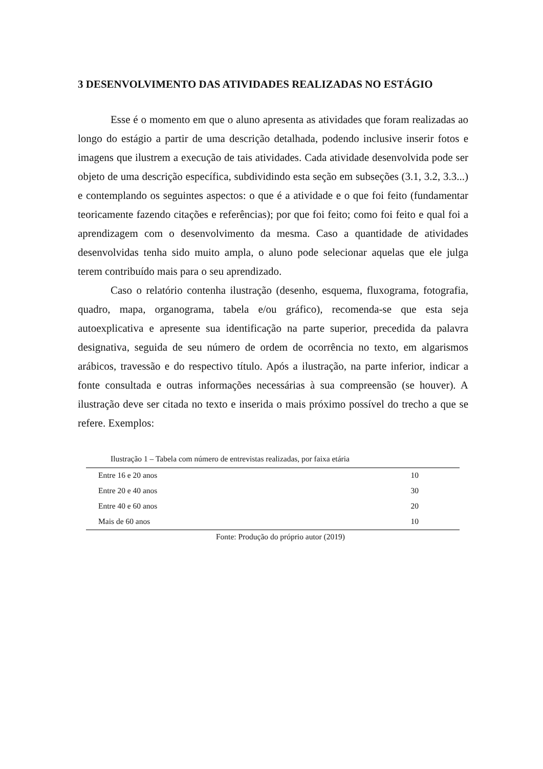3 DESENVOLVIMENTO DAS ATIVIDADES REALIZADAS NO ESTÁGIO
Esse é o momento em que o aluno apresenta as atividades que foram realizadas ao longo do estágio a partir de uma descrição detalhada, podendo inclusive inserir fotos e imagens que ilustrem a execução de tais atividades. Cada atividade desenvolvida pode ser objeto de uma descrição específica, subdividindo esta seção em subseções (3.1, 3.2, 3.3...) e contemplando os seguintes aspectos: o que é a atividade e o que foi feito (fundamentar teoricamente fazendo citações e referências); por que foi feito; como foi feito e qual foi a aprendizagem com o desenvolvimento da mesma. Caso a quantidade de atividades desenvolvidas tenha sido muito ampla, o aluno pode selecionar aquelas que ele julga terem contribuído mais para o seu aprendizado.
Caso o relatório contenha ilustração (desenho, esquema, fluxograma, fotografia, quadro, mapa, organograma, tabela e/ou gráfico), recomenda-se que esta seja autoexplicativa e apresente sua identificação na parte superior, precedida da palavra designativa, seguida de seu número de ordem de ocorrência no texto, em algarismos arábicos, travessão e do respectivo título. Após a ilustração, na parte inferior, indicar a fonte consultada e outras informações necessárias à sua compreensão (se houver). A ilustração deve ser citada no texto e inserida o mais próximo possível do trecho a que se refere. Exemplos:
Ilustração 1 – Tabela com número de entrevistas realizadas, por faixa etária
| Entre 16 e 20 anos | 10 |
| Entre 20 e 40 anos | 30 |
| Entre 40 e 60 anos | 20 |
| Mais de 60 anos | 10 |
Fonte: Produção do próprio autor (2019)